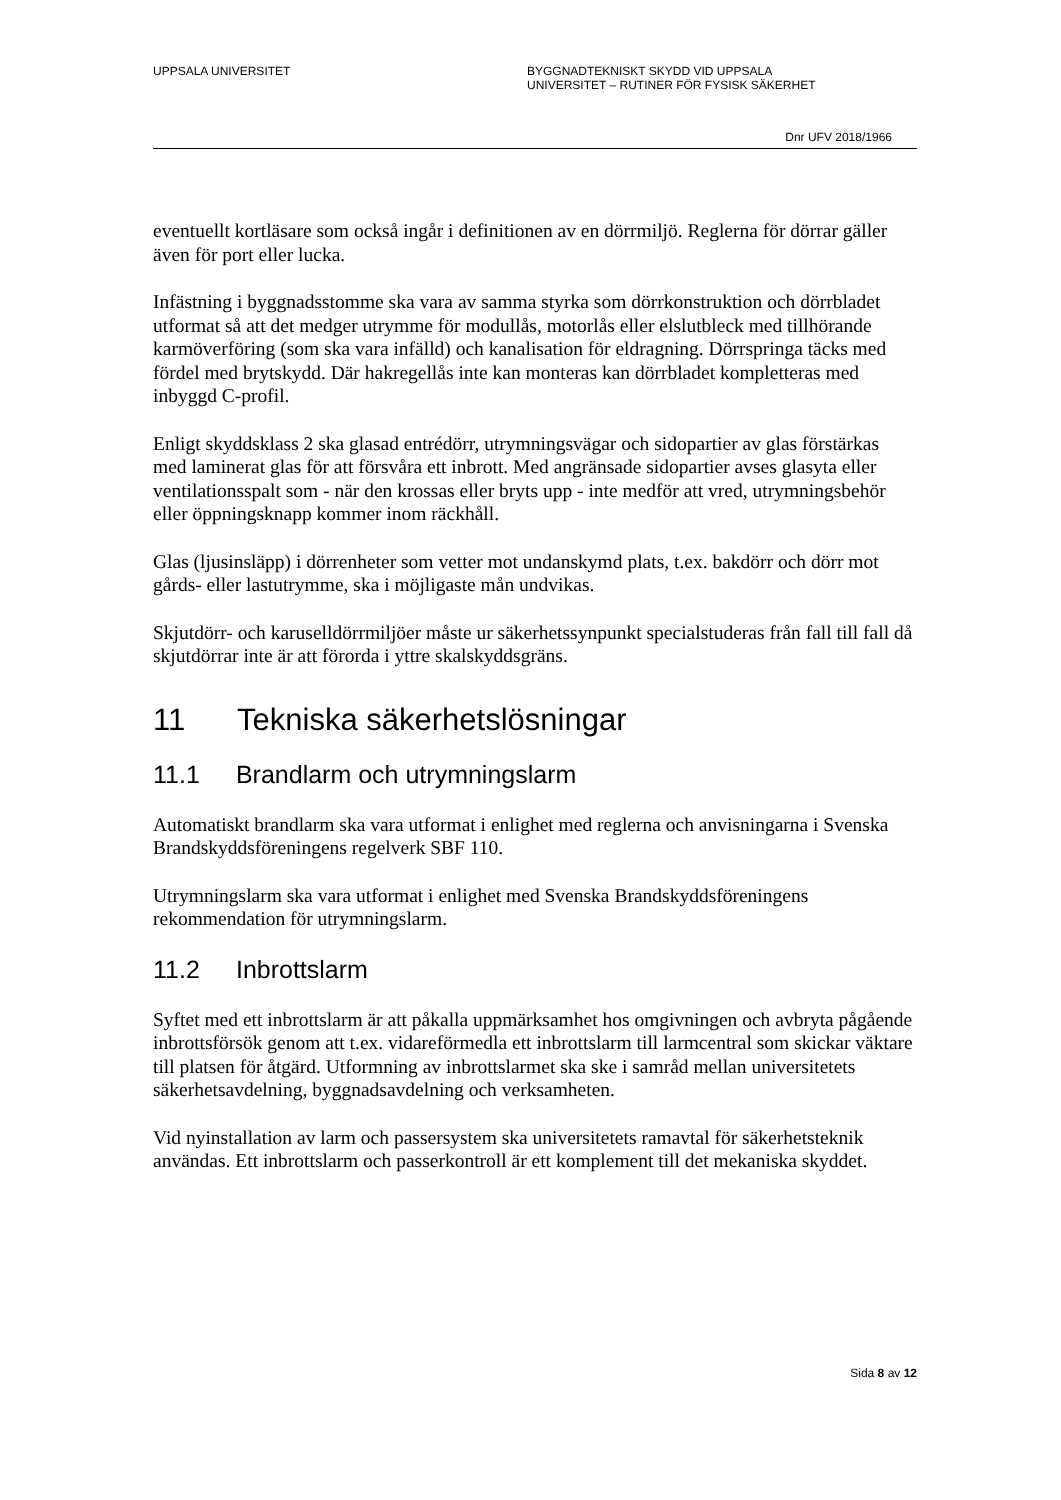UPPSALA UNIVERSITET BYGGNADTEKNISKT SKYDD VID UPPSALA
UNIVERSITET – RUTINER FÖR FYSISK SÄKERHET
Dnr UFV 2018/1966
eventuellt kortläsare som också ingår i definitionen av en dörrmiljö. Reglerna för dörrar gäller även för port eller lucka.
Infästning i byggnadsstomme ska vara av samma styrka som dörrkonstruktion och dörrbladet utformat så att det medger utrymme för modullås, motorlås eller elslutbleck med tillhörande karmöverföring (som ska vara infälld) och kanalisation för eldragning. Dörrspringa täcks med fördel med brytskydd. Där hakregellås inte kan monteras kan dörrbladet kompletteras med inbyggd C-profil.
Enligt skyddsklass 2 ska glasad entrédörr, utrymningsvägar och sidopartier av glas förstärkas med laminerat glas för att försvåra ett inbrott. Med angränsade sidopartier avses glasyta eller ventilationsspalt som - när den krossas eller bryts upp - inte medför att vred, utrymningsbehör eller öppningsknapp kommer inom räckhåll.
Glas (ljusinsläpp) i dörrenheter som vetter mot undanskymd plats, t.ex. bakdörr och dörr mot gårds- eller lastutrymme, ska i möjligaste mån undvikas.
Skjutdörr- och karuselldörrmiljöer måste ur säkerhetssynpunkt specialstuderas från fall till fall då skjutdörrar inte är att förorda i yttre skalskyddsgräns.
11 Tekniska säkerhetslösningar
11.1 Brandlarm och utrymningslarm
Automatiskt brandlarm ska vara utformat i enlighet med reglerna och anvisningarna i Svenska Brandskyddsföreningens regelverk SBF 110.
Utrymningslarm ska vara utformat i enlighet med Svenska Brandskyddsföreningens rekommendation för utrymningslarm.
11.2 Inbrottslarm
Syftet med ett inbrottslarm är att påkalla uppmärksamhet hos omgivningen och avbryta pågående inbrottsförsök genom att t.ex. vidareförmedla ett inbrottslarm till larmcentral som skickar väktare till platsen för åtgärd. Utformning av inbrottslarmet ska ske i samråd mellan universitetets säkerhetsavdelning, byggnadsavdelning och verksamheten.
Vid nyinstallation av larm och passersystem ska universitetets ramavtal för säkerhetsteknik användas. Ett inbrottslarm och passerkontroll är ett komplement till det mekaniska skyddet.
Sida 8 av 12